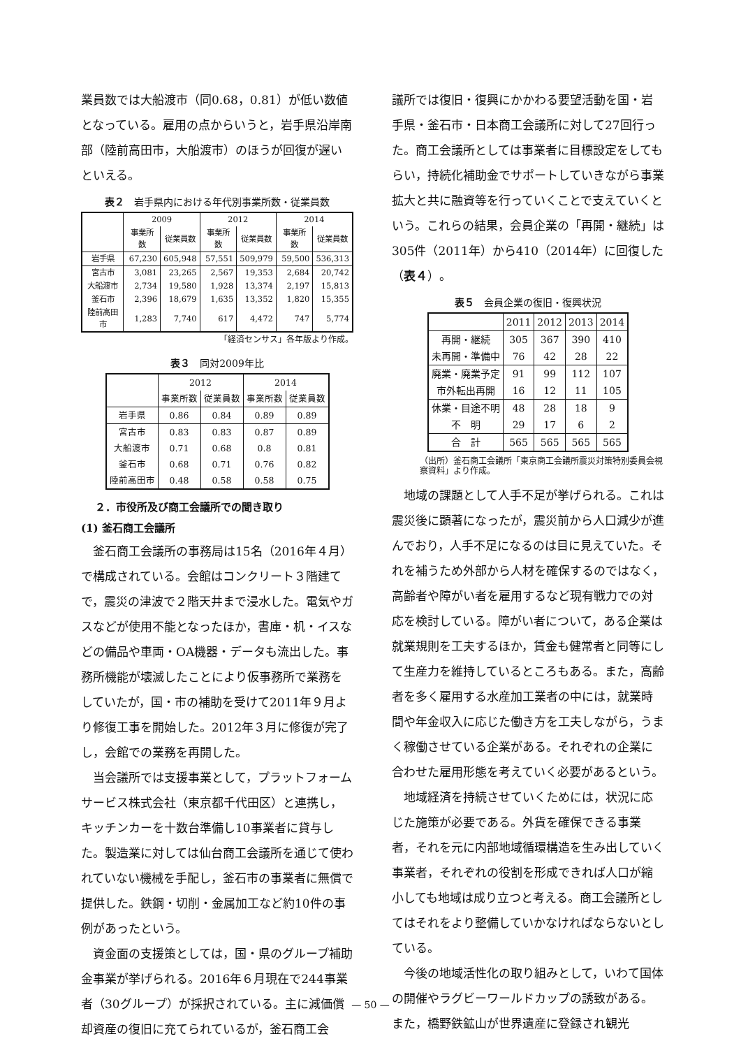業員数では大船渡市（同0.68，0.81）が低い数値となっている。雇用の点からいうと，岩手県沿岸南部（陸前高田市，大船渡市）のほうが回復が遅いといえる。
表２　岩手県内における年代別事業所数・従業員数
| | 2009 | | 2012 | | 2014 | |
| --- | --- | --- | --- | --- | --- | --- |
| | 事業所数 | 従業員数 | 事業所数 | 従業員数 | 事業所数 | 従業員数 |
| 岩手県 | 67,230 | 605,948 | 57,551 | 509,979 | 59,500 | 536,313 |
| 宮古市 | 3,081 | 23,265 | 2,567 | 19,353 | 2,684 | 20,742 |
| 大船渡市 | 2,734 | 19,580 | 1,928 | 13,374 | 2,197 | 15,813 |
| 釜石市 | 2,396 | 18,679 | 1,635 | 13,352 | 1,820 | 15,355 |
| 陸前高田市 | 1,283 | 7,740 | 617 | 4,472 | 747 | 5,774 |
「経済センサス」各年版より作成。
表３　同対2009年比
| | 2012 | | 2014 | |
| --- | --- | --- | --- | --- |
| | 事業所数 | 従業員数 | 事業所数 | 従業員数 |
| 岩手県 | 0.86 | 0.84 | 0.89 | 0.89 |
| 宮古市 | 0.83 | 0.83 | 0.87 | 0.89 |
| 大船渡市 | 0.71 | 0.68 | 0.8 | 0.81 |
| 釜石市 | 0.68 | 0.71 | 0.76 | 0.82 |
| 陸前高田市 | 0.48 | 0.58 | 0.58 | 0.75 |
２．市役所及び商工会議所での聞き取り
(1) 釜石商工会議所
釜石商工会議所の事務局は15名（2016年４月）で構成されている。会館はコンクリート３階建てで，震災の津波で２階天井まで浸水した。電気やガスなどが使用不能となったほか，書庫・机・イスなどの備品や車両・OA機器・データも流出した。事務所機能が壊滅したことにより仮事務所で業務をしていたが，国・市の補助を受けて2011年９月より修復工事を開始した。2012年３月に修復が完了し，会館での業務を再開した。
当会議所では支援事業として，プラットフォームサービス株式会社（東京都千代田区）と連携し，キッチンカーを十数台準備し10事業者に貸与した。製造業に対しては仙台商工会議所を通じて使われていない機械を手配し，釜石市の事業者に無償で提供した。鉄鋼・切削・金属加工など約10件の事例があったという。
資金面の支援策としては，国・県のグループ補助金事業が挙げられる。2016年６月現在で244事業者（30グループ）が採択されている。主に減価償却資産の復旧に充てられているが，釜石商工会
議所では復旧・復興にかかわる要望活動を国・岩手県・釜石市・日本商工会議所に対して27回行った。商工会議所としては事業者に目標設定をしてもらい，持続化補助金でサポートしていきながら事業拡大と共に融資等を行っていくことで支えていくという。これらの結果，会員企業の「再開・継続」は305件（2011年）から410（2014年）に回復した（表４）。
表５　会員企業の復旧・復興状況
| | 2011 | 2012 | 2013 | 2014 |
| --- | --- | --- | --- | --- |
| 再開・継続 | 305 | 367 | 390 | 410 |
| 未再開・準備中 | 76 | 42 | 28 | 22 |
| 廃業・廃業予定 | 91 | 99 | 112 | 107 |
| 市外転出再開 | 16 | 12 | 11 | 105 |
| 休業・目途不明 | 48 | 28 | 18 | 9 |
| 不 明 | 29 | 17 | 6 | 2 |
| 合 計 | 565 | 565 | 565 | 565 |
（出所）釜石商工会議所「東京商工会議所震災対策特別委員会視察資料」より作成。
地域の課題として人手不足が挙げられる。これは震災後に顕著になったが，震災前から人口減少が進んでおり，人手不足になるのは目に見えていた。それを補うため外部から人材を確保するのではなく，高齢者や障がい者を雇用するなど現有戦力での対応を検討している。障がい者について，ある企業は就業規則を工夫するほか，賃金も健常者と同等にして生産力を維持しているところもある。また，高齢者を多く雇用する水産加工業者の中には，就業時間や年金収入に応じた働き方を工夫しながら，うまく稼働させている企業がある。それぞれの企業に合わせた雇用形態を考えていく必要があるという。
地域経済を持続させていくためには，状況に応じた施策が必要である。外貨を確保できる事業者，それを元に内部地域循環構造を生み出していく事業者，それぞれの役割を形成できれば人口が縮小しても地域は成り立つと考える。商工会議所としてはそれをより整備していかなければならないとしている。
今後の地域活性化の取り組みとして，いわて国体の開催やラグビーワールドカップの誘致がある。また，橋野鉄鉱山が世界遺産に登録され観光
— 50 —